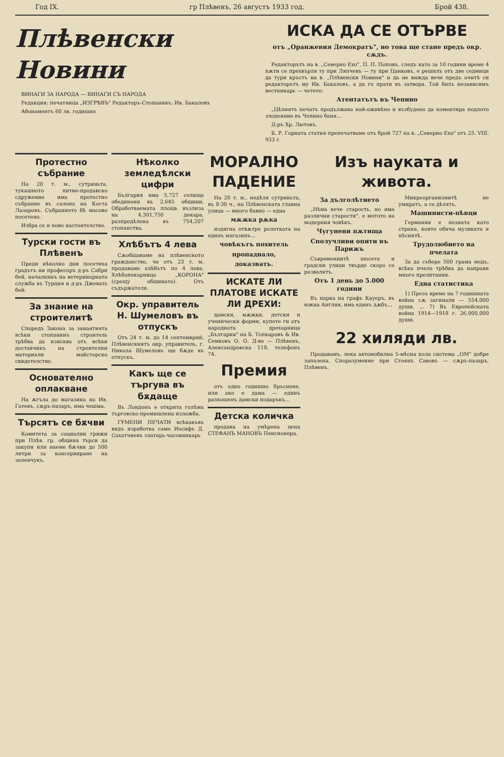Год IX. гр Плѣвенъ, 26 августъ 1933 год. Брой 438.
Плѣвенски Новини
ВИНАГИ ЗА НАРОДА — ВИНАГИ СЪ НАРОДА
Редакция: печатница „ИЗГРѢВЪ" Редакторъ-Стопанинъ: Ив. Бакаловъ
Абонаментъ 60 лв. годишно
ИСКА ДА СЕ ОТЪРВЕ
отъ „Оранжевия Демократъ", но това ще стане предъ окр. сѫдъ.
Редакторътъ на в. „Северно Ехо", П. П. Поповъ, следъ като за 10 години време 4 пѫти се прехвърля ту при Ляпчевъ — ту при Цанковъ, е решилъ отъ две седмици да тури кръстъ на в. „Плѣвенски Новини" и да не вижда вече предъ очитѣ си редакторътъ му Ив. Бакаловъ, а да го прати въ затвора. Той билъ независимъ вестникарь — четете:
Атентатътъ въ Чепино
„Цѣлиятъ печатъ продължава най-оживѣно и възбудено да коментира подлото злодеяние въ Чепино баня...
Д-ръ Хр. Лютовъ.
Б. Р. Горната статия препечатваме отъ брой 727 на в. „Северно Ехо" отъ 25. VIII. 933 г.
Протестно събрание
На 20 т. м., сутриньта, тукашното питие-продавско сдружение има протестно събрание въ салона на Коста Лазаровъ. Събранието бѣ масово посетено.
Избра се и ново настоятелство.
Турски гости въ Плѣвенъ
Преди нѣколко дни посетиха градътъ ни професоръ д-ръ Сабри бей, началникъ на ветеринарната служба въ Турция и д-ръ Джевать бей.
За знание на строителитѣ
Споредъ Закона за занаятията всѣки стопанинъ строитель трѣбва да изисква отъ всѣки доставчикъ на строителни материали майсторско свидетелство.
Основателно оплакване
На ѫгъла до магазина на Ив. Гатевъ, сѫръ-пазаръ, има чешма.
Търсятъ се бѫчви
Комитета за социални грижи при Плѣв. гр. община търси да закупи или наеме бѫчви до 500 литри за консервиране на зеленчукъ.
Нѣколко земледѣлски цифри
България има 5,727 селища обединени въ 2,645 общини. Обработваемата площь възлиза на 4,301,750 декара, разпредѣлена въ 754,207 стопанства.
Хлѣбътъ 4 лева
Сѫобщаваме на плѣвенското гражданство, че отъ 23 т. м. продаваме хлѣбътъ по 4 лева. Хлѣбопекарница „КОРОНА" (срещу общината). Отъ съдържателя.
Окр. управитель Н. Шумеловъ въ отпускъ
Отъ 24 т. м. до 14 септемврий, Плѣвенскиятъ окр. управитель, г. Никола Шумеловъ ще бѫде въ отпускъ.
Какъ ще се търгува въ бѫдаще
Въ Лондонъ е открита голѣма търговско-промишлена изложба.
ГУМЕНИ ПЕЧАТИ всѣкакъвъ видъ изработва само Иосифъ Д. Сахатчиевъ златарь-часовникарь
МОРАЛНО ПАДЕНИЕ
На 20 т. м., недѣля сутриньта, въ 8·30 ч., на Плѣвенската главна улица — много бавно — една
мѫжка рѫка
издигна отвѫтре ролетката на единъ магазинъ...
човѣкътъ похитель
пропаднало,
доказвать.
ИСКАТЕ ЛИ ПЛАТОВЕ ИСКАТЕ ЛИ ДРЕХИ:
дамски, мѫжки, детски и ученически форми, купете ги отъ народната дрехарница „България" на Б. Топкаровъ & Ив. Семковъ О. О. Д-во — Плѣвенъ, Александровска 118. телефонъ 74.
Премия
отъ едно годишно бръснене, или ако е дама — единъ разкошенъ дамски подаръкъ...
Детска количка
продава на умѣрена цена СТЕФАНЪ МАНОВЪ Пенсионера.
Изъ науката и живота.
За дълголѣтието
„Нѣма вече старость, но има различни старости", е мотото на модерния човѣкъ.
Чугунени пѫтища
Сполучливи опити въ Парижъ
Съвременнитѣ шосета и градски улици твърде скоро се развалятъ.
Отъ 1 день до 5.000 години
Въ парка на графъ Кауеръ, въ южна Англия, има единъ дѫбъ...
Микроорганизмитѣ не умиратъ, а се дѣлятъ.
Машинисти-пѣвци
Германия е позната като страна, която обича музиката и пѣснитѣ.
Трудолюбието на пчелата
За да събере 500 грама медъ, всѣка пчела трѣбва да направи много прелитания.
Една статистика
1) Презъ време на 7 годишната война сѫ загинали — 554,000 души. ... 7) Въ Европейската война 1914—1918 г. 26,000,000 души.
22 хиляди лв.
Продавамъ, лека автомобилна 5-мѣсна кола система „ОМ" добре запазена. Споразумение при Стоянъ Савовъ — сѫръ-пазаръ, Плѣвенъ.